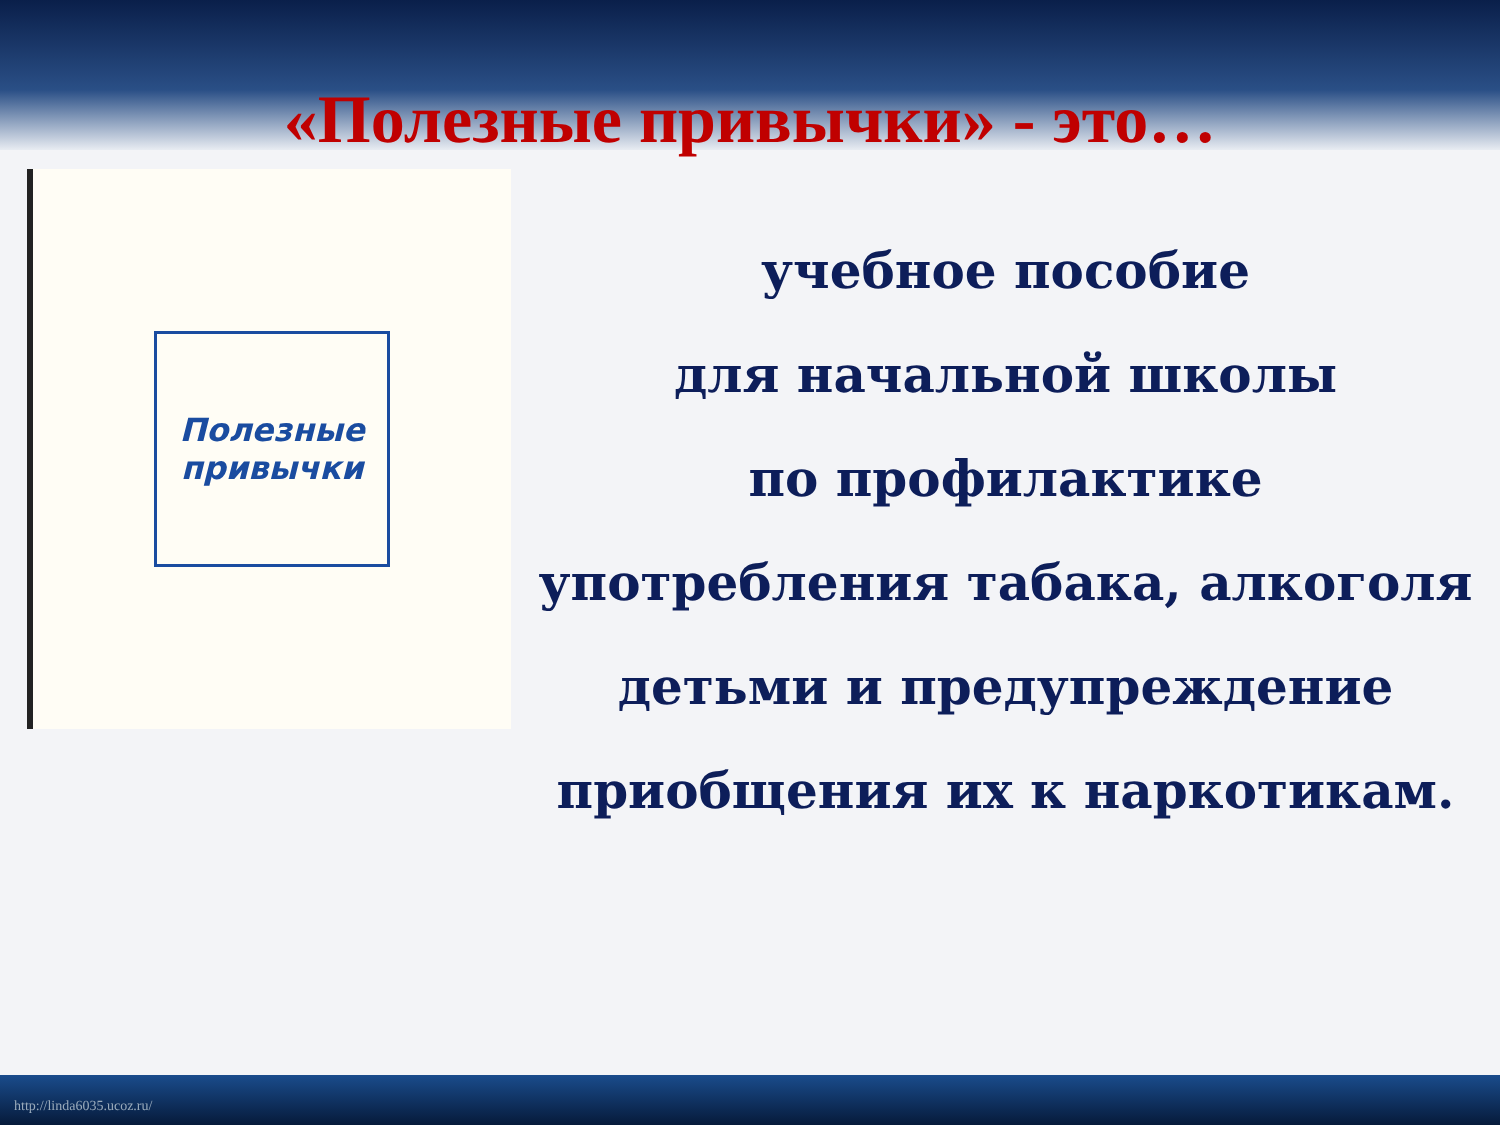«Полезные привычки» - это…
Полезные привычки
учебное пособие
для начальной школы
по профилактике
употребления табака, алкоголя
детьми и предупреждение
приобщения их к наркотикам.
http://linda6035.ucoz.ru/